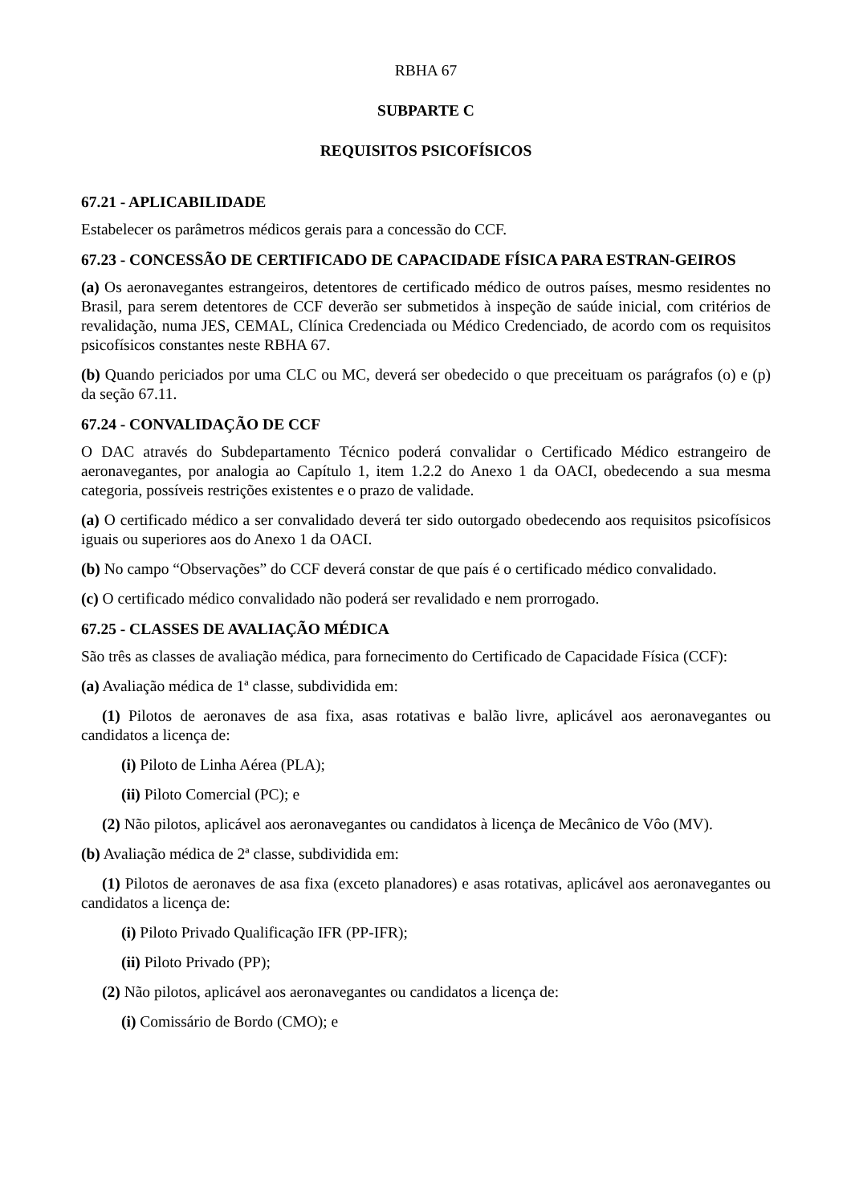RBHA 67
SUBPARTE C
REQUISITOS PSICOFÍSICOS
67.21 - APLICABILIDADE
Estabelecer os parâmetros médicos gerais para a concessão do CCF.
67.23 - CONCESSÃO DE CERTIFICADO DE CAPACIDADE FÍSICA PARA ESTRAN-GEIROS
(a) Os aeronavegantes estrangeiros, detentores de certificado médico de outros países, mesmo residentes no Brasil, para serem detentores de CCF deverão ser submetidos à inspeção de saúde inicial, com critérios de revalidação, numa JES, CEMAL, Clínica Credenciada ou Médico Credenciado, de acordo com os requisitos psicofísicos constantes neste RBHA 67.
(b) Quando periciados por uma CLC ou MC, deverá ser obedecido o que preceituam os parágrafos (o) e (p) da seção 67.11.
67.24 - CONVALIDAÇÃO DE CCF
O DAC através do Subdepartamento Técnico poderá convalidar o Certificado Médico estrangeiro de aeronavegantes, por analogia ao Capítulo 1, item 1.2.2 do Anexo 1 da OACI, obedecendo a sua mesma categoria, possíveis restrições existentes e o prazo de validade.
(a) O certificado médico a ser convalidado deverá ter sido outorgado obedecendo aos requisitos psicofísicos iguais ou superiores aos do Anexo 1 da OACI.
(b) No campo “Observações” do CCF deverá constar de que país é o certificado médico convalidado.
(c) O certificado médico convalidado não poderá ser revalidado e nem prorrogado.
67.25 - CLASSES DE AVALIAÇÃO MÉDICA
São três as classes de avaliação médica, para fornecimento do Certificado de Capacidade Física (CCF):
(a) Avaliação médica de 1ª classe, subdividida em:
(1) Pilotos de aeronaves de asa fixa, asas rotativas e balão livre, aplicável aos aeronavegantes ou candidatos a licença de:
(i) Piloto de Linha Aérea (PLA);
(ii) Piloto Comercial (PC); e
(2) Não pilotos, aplicável aos aeronavegantes ou candidatos à licença de Mecânico de Vôo (MV).
(b) Avaliação médica de 2ª classe, subdividida em:
(1) Pilotos de aeronaves de asa fixa (exceto planadores) e asas rotativas, aplicável aos aeronavegantes ou candidatos a licença de:
(i) Piloto Privado Qualificação IFR (PP-IFR);
(ii) Piloto Privado (PP);
(2) Não pilotos, aplicável aos aeronavegantes ou candidatos a licença de:
(i) Comissário de Bordo (CMO); e